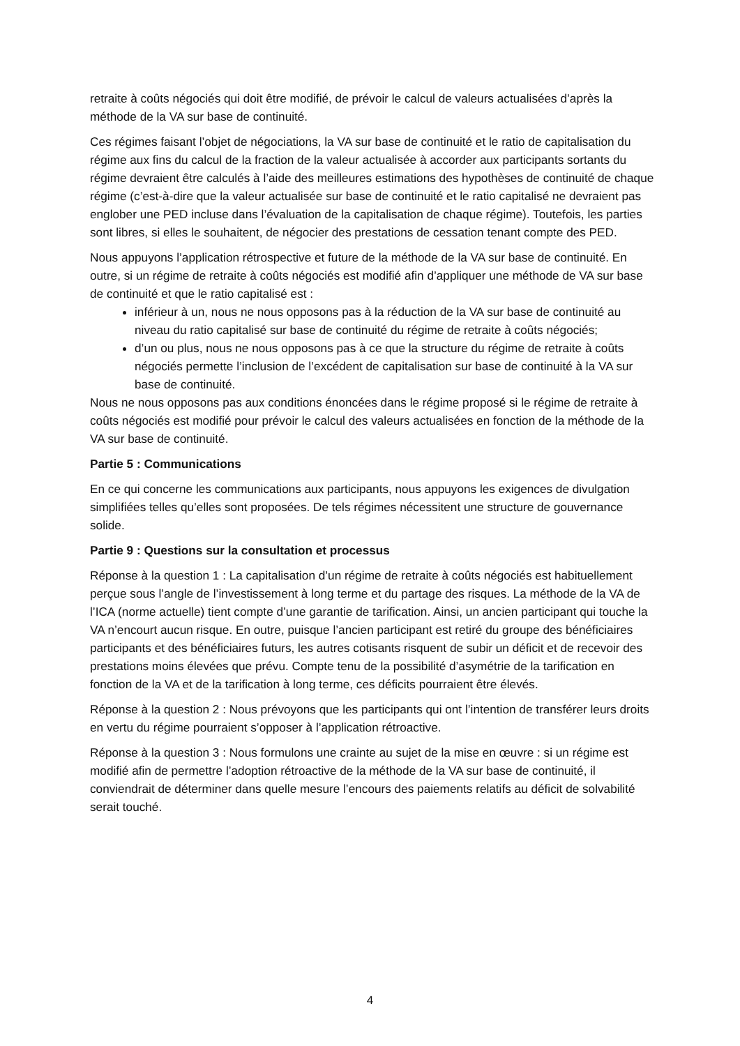retraite à coûts négociés qui doit être modifié, de prévoir le calcul de valeurs actualisées d’après la méthode de la VA sur base de continuité.
Ces régimes faisant l’objet de négociations, la VA sur base de continuité et le ratio de capitalisation du régime aux fins du calcul de la fraction de la valeur actualisée à accorder aux participants sortants du régime devraient être calculés à l’aide des meilleures estimations des hypothèses de continuité de chaque régime (c’est-à-dire que la valeur actualisée sur base de continuité et le ratio capitalisé ne devraient pas englober une PED incluse dans l’évaluation de la capitalisation de chaque régime). Toutefois, les parties sont libres, si elles le souhaitent, de négocier des prestations de cessation tenant compte des PED.
Nous appuyons l’application rétrospective et future de la méthode de la VA sur base de continuité. En outre, si un régime de retraite à coûts négociés est modifié afin d’appliquer une méthode de VA sur base de continuité et que le ratio capitalisé est :
inférieur à un, nous ne nous opposons pas à la réduction de la VA sur base de continuité au niveau du ratio capitalisé sur base de continuité du régime de retraite à coûts négociés;
d’un ou plus, nous ne nous opposons pas à ce que la structure du régime de retraite à coûts négociés permette l’inclusion de l’excédent de capitalisation sur base de continuité à la VA sur base de continuité.
Nous ne nous opposons pas aux conditions énoncées dans le régime proposé si le régime de retraite à coûts négociés est modifié pour prévoir le calcul des valeurs actualisées en fonction de la méthode de la VA sur base de continuité.
Partie 5 : Communications
En ce qui concerne les communications aux participants, nous appuyons les exigences de divulgation simplifiées telles qu’elles sont proposées. De tels régimes nécessitent une structure de gouvernance solide.
Partie 9 : Questions sur la consultation et processus
Réponse à la question 1 : La capitalisation d’un régime de retraite à coûts négociés est habituellement perçue sous l’angle de l’investissement à long terme et du partage des risques. La méthode de la VA de l’ICA (norme actuelle) tient compte d’une garantie de tarification. Ainsi, un ancien participant qui touche la VA n’encourt aucun risque. En outre, puisque l’ancien participant est retiré du groupe des bénéficiaires participants et des bénéficiaires futurs, les autres cotisants risquent de subir un déficit et de recevoir des prestations moins élevées que prévu. Compte tenu de la possibilité d’asymétrie de la tarification en fonction de la VA et de la tarification à long terme, ces déficits pourraient être élevés.
Réponse à la question 2 : Nous prévoyons que les participants qui ont l’intention de transférer leurs droits en vertu du régime pourraient s’opposer à l’application rétroactive.
Réponse à la question 3 : Nous formulons une crainte au sujet de la mise en œuvre : si un régime est modifié afin de permettre l’adoption rétroactive de la méthode de la VA sur base de continuité, il conviendrait de déterminer dans quelle mesure l’encours des paiements relatifs au déficit de solvabilité serait touché.
4